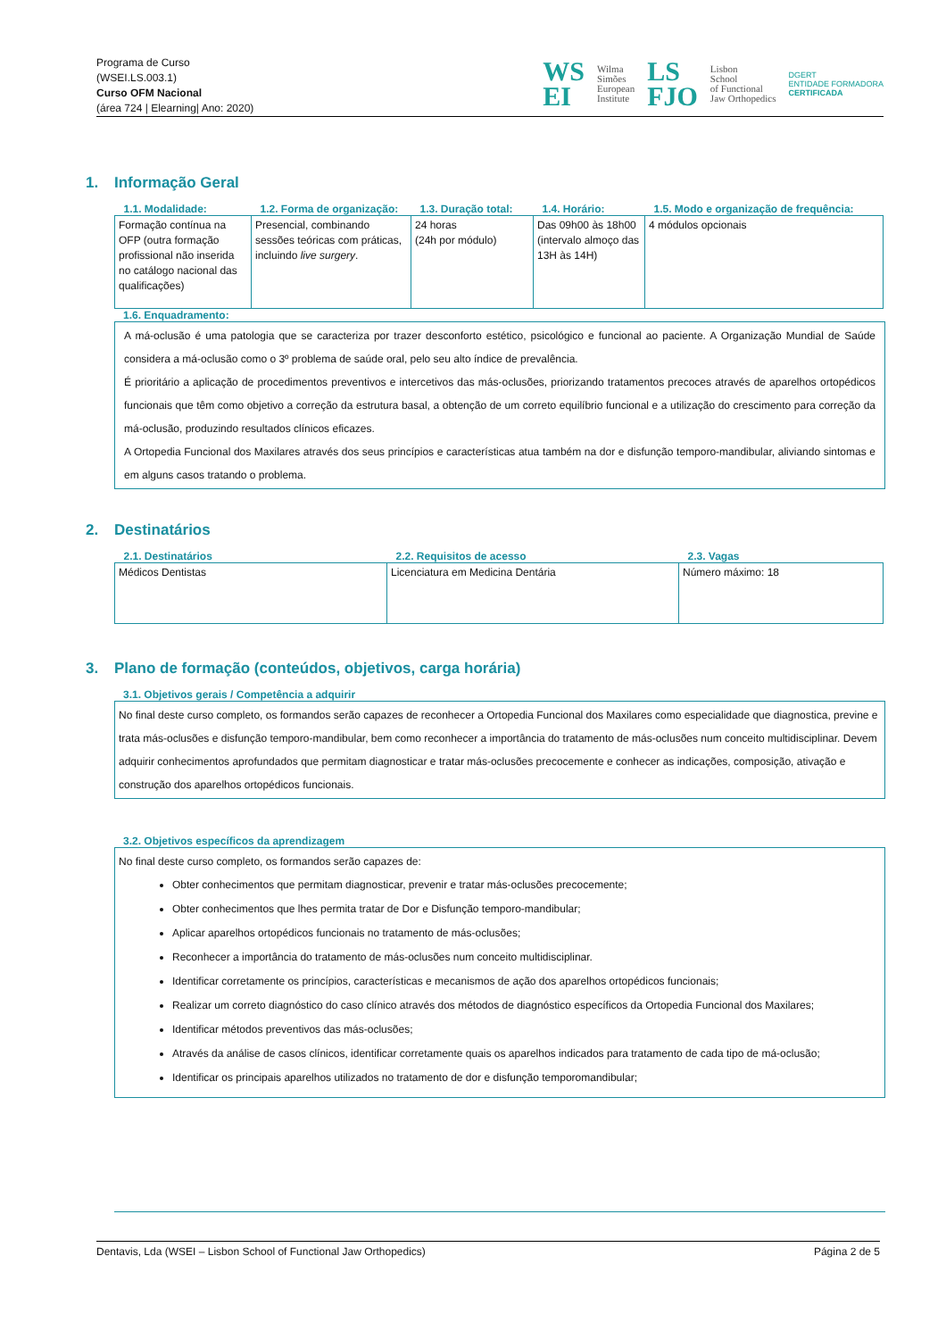Programa de Curso
(WSEI.LS.003.1)
Curso OFM Nacional
(área 724 | Elearning| Ano: 2020)
WS
EI
Wilma
Simões
European
Institute
LS
FJO
Lisbon
School
of Functional
Jaw Orthopedics
DGERT
ENTIDADE FORMADORA
CERTIFICADA
1. Informação Geral
| 1.1. Modalidade: | 1.2. Forma de organização: | 1.3. Duração total: | 1.4. Horário: | 1.5. Modo e organização de frequência: |
| --- | --- | --- | --- | --- |
| Formação contínua na OFP (outra formação profissional não inserida no catálogo nacional das qualificações) | Presencial, combinando sessões teóricas com práticas, incluindo live surgery . | 24 horas (24h por módulo) | Das 09h00 às 18h00 (intervalo almoço das 13H às 14H) | 4 módulos opcionais |
1.6. Enquadramento:
A má-oclusão é uma patologia que se caracteriza por trazer desconforto estético, psicológico e funcional ao paciente. A Organização Mundial de Saúde considera a má-oclusão como o 3º problema de saúde oral, pelo seu alto índice de prevalência.
É prioritário a aplicação de procedimentos preventivos e intercetivos das más-oclusões, priorizando tratamentos precoces através de aparelhos ortopédicos funcionais que têm como objetivo a correção da estrutura basal, a obtenção de um correto equilíbrio funcional e a utilização do crescimento para correção da má-oclusão, produzindo resultados clínicos eficazes.
A Ortopedia Funcional dos Maxilares através dos seus princípios e características atua também na dor e disfunção temporo-mandibular, aliviando sintomas e em alguns casos tratando o problema.
2. Destinatários
| 2.1. Destinatários | 2.2. Requisitos de acesso | 2.3. Vagas |
| --- | --- | --- |
| Médicos Dentistas | Licenciatura em Medicina Dentária | Número máximo: 18 |
3. Plano de formação (conteúdos, objetivos, carga horária)
3.1. Objetivos gerais / Competência a adquirir
No final deste curso completo, os formandos serão capazes de reconhecer a Ortopedia Funcional dos Maxilares como especialidade que diagnostica, previne e trata más-oclusões e disfunção temporo-mandibular, bem como reconhecer a importância do tratamento de más-oclusões num conceito multidisciplinar. Devem adquirir conhecimentos aprofundados que permitam diagnosticar e tratar más-oclusões precocemente e conhecer as indicações, composição, ativação e construção dos aparelhos ortopédicos funcionais.
3.2. Objetivos específicos da aprendizagem
No final deste curso completo, os formandos serão capazes de:
Obter conhecimentos que permitam diagnosticar, prevenir e tratar más-oclusões precocemente;
Obter conhecimentos que lhes permita tratar de Dor e Disfunção temporo-mandibular;
Aplicar aparelhos ortopédicos funcionais no tratamento de más-oclusões;
Reconhecer a importância do tratamento de más-oclusões num conceito multidisciplinar.
Identificar corretamente os princípios, características e mecanismos de ação dos aparelhos ortopédicos funcionais;
Realizar um correto diagnóstico do caso clínico através dos métodos de diagnóstico específicos da Ortopedia Funcional dos Maxilares;
Identificar métodos preventivos das más-oclusões;
Através da análise de casos clínicos, identificar corretamente quais os aparelhos indicados para tratamento de cada tipo de má-oclusão;
Identificar os principais aparelhos utilizados no tratamento de dor e disfunção temporomandibular;
Dentavis, Lda (WSEI – Lisbon School of Functional Jaw Orthopedics) Página 2 de 5